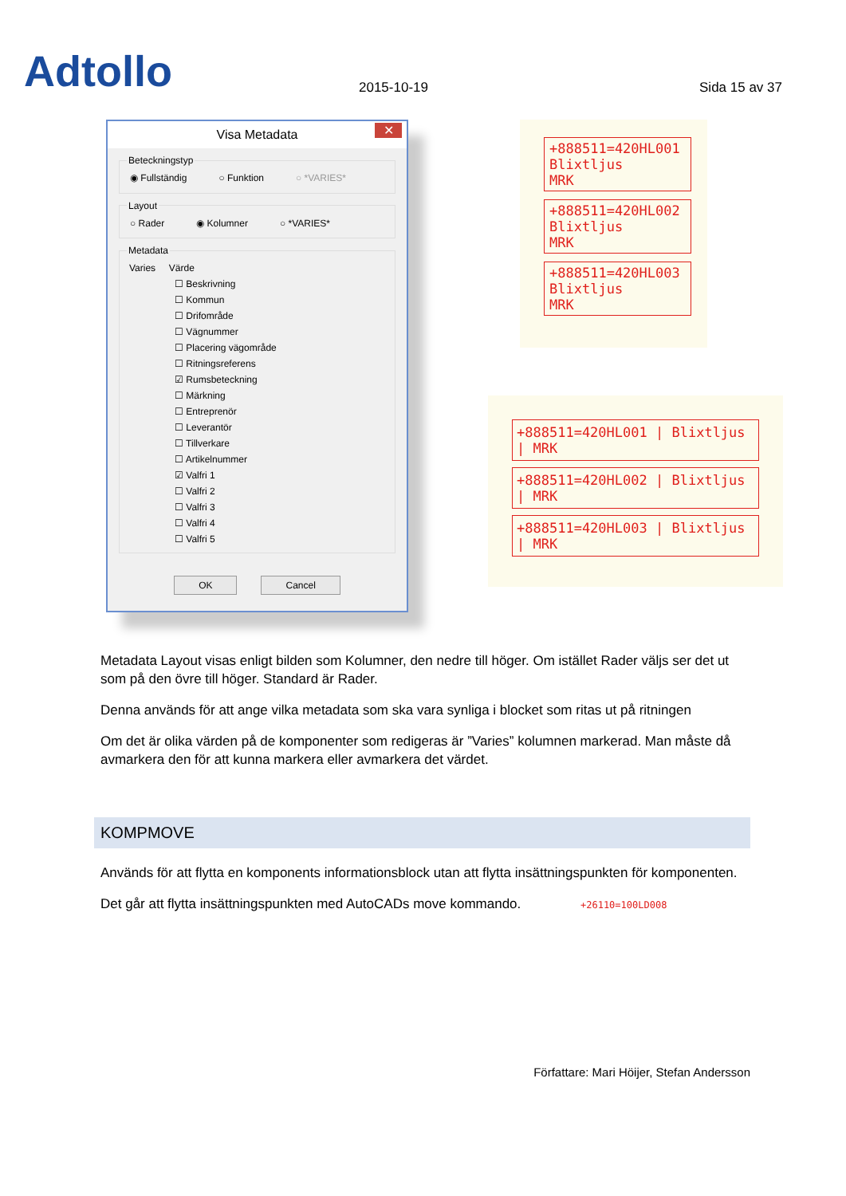Adtollo
2015-10-19
Sida 15 av 37
Visa Metadata ✕
Beteckningstyp
◉ Fullständig ○ Funktion ○ *VARIES*
Layout
○ Rader ◉ Kolumner ○ *VARIES*
Metadata
Varies Värde
☐ Beskrivning
☐ Kommun
☐ Drifområde
☐ Vägnummer
☐ Placering vägområde
☐ Ritningsreferens
☑ Rumsbeteckning
☐ Märkning
☐ Entreprenör
☐ Leverantör
☐ Tillverkare
☐ Artikelnummer
☑ Valfri 1
☐ Valfri 2
☐ Valfri 3
☐ Valfri 4
☐ Valfri 5
OK Cancel
+888511=420HL001
Blixtljus
MRK
+888511=420HL002
Blixtljus
MRK
+888511=420HL003
Blixtljus
MRK
+888511=420HL001 | Blixtljus | MRK
+888511=420HL002 | Blixtljus | MRK
+888511=420HL003 | Blixtljus | MRK
Metadata Layout visas enligt bilden som Kolumner, den nedre till höger. Om istället Rader väljs ser det ut som på den övre till höger. Standard är Rader.
Denna används för att ange vilka metadata som ska vara synliga i blocket som ritas ut på ritningen
Om det är olika värden på de komponenter som redigeras är ”Varies” kolumnen markerad. Man måste då avmarkera den för att kunna markera eller avmarkera det värdet.
KOMPMOVE
Används för att flytta en komponents informationsblock utan att flytta insättningspunkten för komponenten.
Det går att flytta insättningspunkten med AutoCADs move kommando. +26110=100LD008
Författare: Mari Höijer, Stefan Andersson